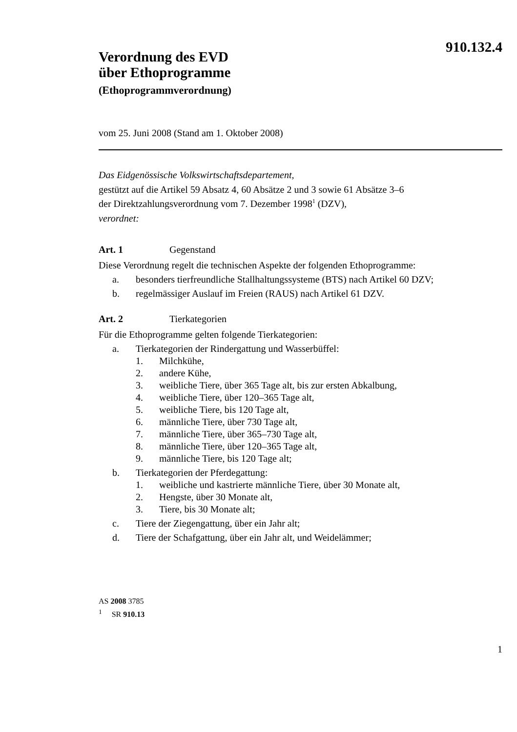910.132.4
Verordnung des EVD
über Ethoprogramme
(Ethoprogrammverordnung)
vom 25. Juni 2008 (Stand am 1. Oktober 2008)
Das Eidgenössische Volkswirtschaftsdepartement,
gestützt auf die Artikel 59 Absatz 4, 60 Absätze 2 und 3 sowie 61 Absätze 3–6
der Direktzahlungsverordnung vom 7. Dezember 1998<sup>1</sup> (DZV),
verordnet:
Art. 1 Gegenstand
Diese Verordnung regelt die technischen Aspekte der folgenden Ethoprogramme:
a. besonders tierfreundliche Stallhaltungssysteme (BTS) nach Artikel 60 DZV;
b. regelmässiger Auslauf im Freien (RAUS) nach Artikel 61 DZV.
Art. 2 Tierkategorien
Für die Ethoprogramme gelten folgende Tierkategorien:
a. Tierkategorien der Rindergattung und Wasserbüffel:
1. Milchkühe,
2. andere Kühe,
3. weibliche Tiere, über 365 Tage alt, bis zur ersten Abkalbung,
4. weibliche Tiere, über 120–365 Tage alt,
5. weibliche Tiere, bis 120 Tage alt,
6. männliche Tiere, über 730 Tage alt,
7. männliche Tiere, über 365–730 Tage alt,
8. männliche Tiere, über 120–365 Tage alt,
9. männliche Tiere, bis 120 Tage alt;
b. Tierkategorien der Pferdegattung:
1. weibliche und kastrierte männliche Tiere, über 30 Monate alt,
2. Hengste, über 30 Monate alt,
3. Tiere, bis 30 Monate alt;
c. Tiere der Ziegengattung, über ein Jahr alt;
d. Tiere der Schafgattung, über ein Jahr alt, und Weidelämmer;
AS 2008 3785
<sup>1</sup> SR 910.13
1